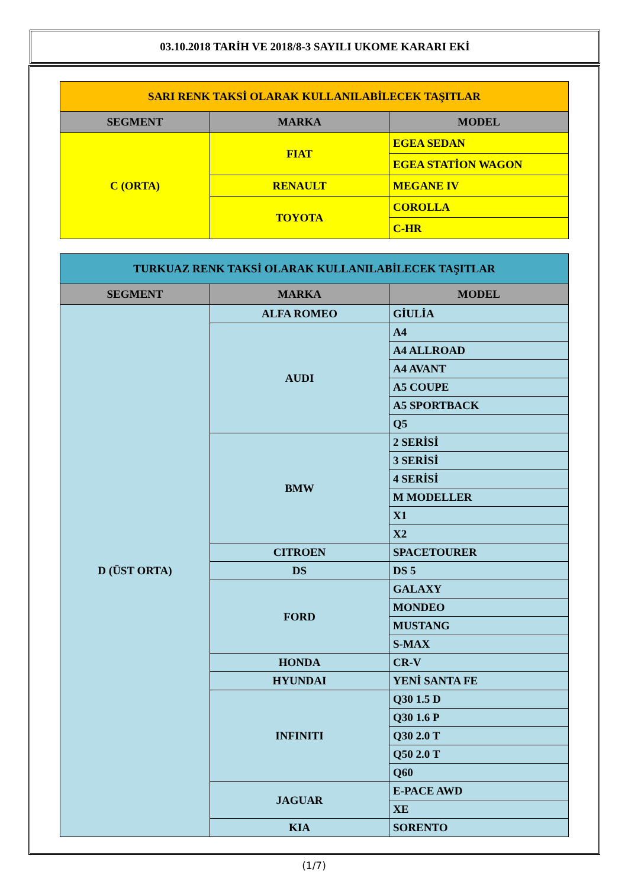03.10.2018 TARİH VE 2018/8-3 SAYILI UKOME KARARI EKİ
| SARI RENK TAKSİ OLARAK KULLANILABİLECEK TAŞITLAR | | |
| --- | --- | --- |
| SEGMENT | MARKA | MODEL |
| C (ORTA) | FIAT | EGEA SEDAN |
| | | EGEA STATİON WAGON |
| | RENAULT | MEGANE IV |
| | TOYOTA | COROLLA |
| | | C-HR |
| TURKUAZ RENK TAKSİ OLARAK KULLANILABİLECEK TAŞITLAR | | |
| --- | --- | --- |
| SEGMENT | MARKA | MODEL |
| D (ÜST ORTA) | ALFA ROMEO | GİULİA |
| | AUDI | A4 |
| | | A4 ALLROAD |
| | | A4 AVANT |
| | | A5 COUPE |
| | | A5 SPORTBACK |
| | | Q5 |
| | BMW | 2 SERİSİ |
| | | 3 SERİSİ |
| | | 4 SERİSİ |
| | | M MODELLER |
| | | X1 |
| | | X2 |
| | CITROEN | SPACETOURER |
| | DS | DS 5 |
| | FORD | GALAXY |
| | | MONDEO |
| | | MUSTANG |
| | | S-MAX |
| | HONDA | CR-V |
| | HYUNDAI | YENİ SANTA FE |
| | INFINITI | Q30 1.5 D |
| | | Q30 1.6 P |
| | | Q30 2.0 T |
| | | Q50 2.0 T |
| | | Q60 |
| | JAGUAR | E-PACE AWD |
| | | XE |
| | KIA | SORENTO |
(1/7)